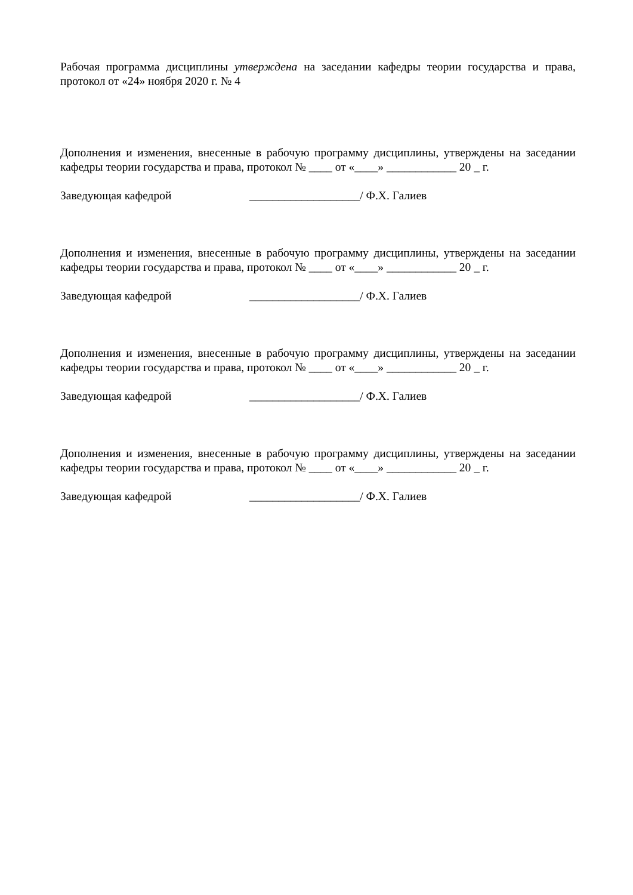Рабочая программа дисциплины утверждена на заседании кафедры теории государства и права, протокол от «24» ноября 2020 г. № 4
Дополнения и изменения, внесенные в рабочую программу дисциплины, утверждены на заседании кафедры теории государства и права, протокол № ____ от «____» ____________ 20 _ г.
Заведующая кафедрой ___________________/ Ф.Х. Галиев
Дополнения и изменения, внесенные в рабочую программу дисциплины, утверждены на заседании кафедры теории государства и права, протокол № ____ от «____» ____________ 20 _ г.
Заведующая кафедрой ___________________/ Ф.Х. Галиев
Дополнения и изменения, внесенные в рабочую программу дисциплины, утверждены на заседании кафедры теории государства и права, протокол № ____ от «____» ____________ 20 _ г.
Заведующая кафедрой ___________________/ Ф.Х. Галиев
Дополнения и изменения, внесенные в рабочую программу дисциплины, утверждены на заседании кафедры теории государства и права, протокол № ____ от «____» ____________ 20 _ г.
Заведующая кафедрой ___________________/ Ф.Х. Галиев